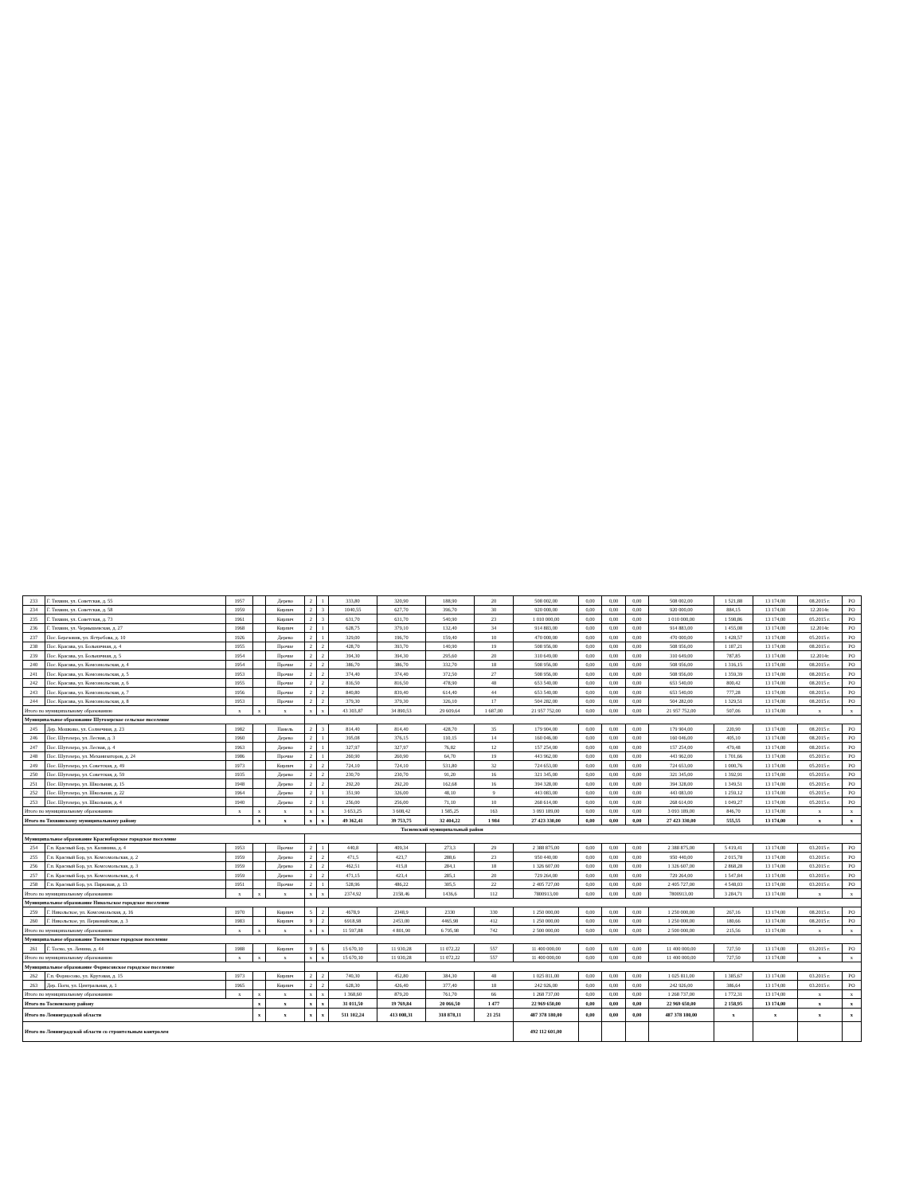| 233 | Г. Тихвин, ул. Советская, д. 55 | 1957 | | Дерево | 2 | 1 | 333,80 | 320,90 | 188,90 | 20 | 508 002,00 | 0,00 | 0,00 | 0,00 | 508 002,00 | 1 521,88 | 13 174,00 | 08.2015 г. | РО |
| 234 | Г. Тихвин, ул. Советская, д. 58 | 1959 | | Кирпич | 2 | 3 | 1040,55 | 627,70 | 396,70 | 30 | 920 000,00 | 0,00 | 0,00 | 0,00 | 920 000,00 | 884,15 | 13 174,00 | 12.2014г. | РО |
| 235 | Г. Тихвин, ул. Советская, д. 73 | 1961 | | Кирпич | 2 | 3 | 631,70 | 631,70 | 540,90 | 23 | 1 010 000,00 | 0,00 | 0,00 | 0,00 | 1 010 000,00 | 1 598,86 | 13 174,00 | 05.2015 г. | РО |
| 236 | Г. Тихвин, ул. Чернышевская, д. 27 | 1968 | | Кирпич | 2 | 1 | 628,75 | 379,10 | 132,40 | 34 | 914 883,00 | 0,00 | 0,00 | 0,00 | 914 883,00 | 1 455,08 | 13 174,00 | 12.2014г. | РО |
| 237 | Пос. Березовик, ул. Ястребова, д. 10 | 1926 | | Дерево | 2 | 1 | 329,00 | 196,70 | 159,40 | 10 | 470 000,00 | 0,00 | 0,00 | 0,00 | 470 000,00 | 1 428,57 | 13 174,00 | 05.2015 г. | РО |
| 238 | Пос. Красава, ул. Больничная, д. 4 | 1955 | | Прочие | 2 | 2 | 428,70 | 393,70 | 140,90 | 19 | 508 956,00 | 0,00 | 0,00 | 0,00 | 508 956,00 | 1 187,21 | 13 174,00 | 08.2015 г. | РО |
| 239 | Пос. Красава, ул. Больничная, д. 5 | 1954 | | Прочие | 2 | 2 | 394,30 | 394,30 | 295,60 | 20 | 310 649,00 | 0,00 | 0,00 | 0,00 | 310 649,00 | 787,85 | 13 174,00 | 12.2014г. | РО |
| 240 | Пос. Красава, ул. Комсомольская, д. 4 | 1954 | | Прочие | 2 | 2 | 386,70 | 386,70 | 332,70 | 18 | 508 956,00 | 0,00 | 0,00 | 0,00 | 508 956,00 | 1 316,15 | 13 174,00 | 08.2015 г. | РО |
| 241 | Пос. Красава, ул. Комсомольская, д. 5 | 1953 | | Прочие | 2 | 2 | 374,40 | 374,40 | 372,50 | 27 | 508 956,00 | 0,00 | 0,00 | 0,00 | 508 956,00 | 1 359,39 | 13 174,00 | 08.2015 г. | РО |
| 242 | Пос. Красава, ул. Комсомольская, д. 6 | 1955 | | Прочие | 2 | 2 | 816,50 | 816,50 | 478,90 | 48 | 653 540,00 | 0,00 | 0,00 | 0,00 | 653 540,00 | 800,42 | 13 174,00 | 08.2015 г. | РО |
| 243 | Пос. Красава, ул. Комсомольская, д. 7 | 1956 | | Прочие | 2 | 2 | 840,80 | 839,40 | 614,40 | 44 | 653 540,00 | 0,00 | 0,00 | 0,00 | 653 540,00 | 777,28 | 13 174,00 | 08.2015 г. | РО |
| 244 | Пос. Красава, ул. Комсомольская, д. 8 | 1953 | | Прочие | 2 | 2 | 379,30 | 379,30 | 326,10 | 17 | 504 282,00 | 0,00 | 0,00 | 0,00 | 504 282,00 | 1 329,51 | 13 174,00 | 08.2015 г. | РО |
| Итого по муниципальному образованию | | x | x | x | x | x | 43 303,87 | 34 890,53 | 29 609,64 | 1 687,00 | 21 957 752,00 | 0,00 | 0,00 | 0,00 | 21 957 752,00 | 507,06 | 13 174,00 | x | x |
| Муниципальное образование Шугозерское сельское поселение | | | | | | | | | | | | | | | | | | | |
| 245 | Дер. Мошково, ул. Солнечная, д. 23 | 1982 | | Панель | 2 | 3 | 814,40 | 814,40 | 428,70 | 35 | 179 904,00 | 0,00 | 0,00 | 0,00 | 179 904,00 | 220,90 | 13 174,00 | 08.2015 г. | РО |
| 246 | Пос. Шугозеро, ул. Лесная, д. 3 | 1960 | | Дерево | 2 | 1 | 395,08 | 376,15 | 110,15 | 14 | 160 046,00 | 0,00 | 0,00 | 0,00 | 160 046,00 | 405,10 | 13 174,00 | 08.2015 г. | РО |
| 247 | Пос. Шугозеро, ул. Лесная, д. 4 | 1963 | | Дерево | 2 | 1 | 327,97 | 327,97 | 76,82 | 12 | 157 254,00 | 0,00 | 0,00 | 0,00 | 157 254,00 | 479,48 | 13 174,00 | 08.2015 г. | РО |
| 248 | Пос. Шугозеро, ул. Механизаторов, д. 24 | 1986 | | Прочие | 2 | 1 | 260,90 | 260,90 | 64,70 | 19 | 443 962,00 | 0,00 | 0,00 | 0,00 | 443 962,00 | 1 701,66 | 13 174,00 | 05.2015 г. | РО |
| 249 | Пос. Шугозеро, ул. Советская, д. 49 | 1973 | | Кирпич | 2 | 2 | 724,10 | 724,10 | 531,80 | 32 | 724 653,00 | 0,00 | 0,00 | 0,00 | 724 653,00 | 1 000,76 | 13 174,00 | 05.2015 г. | РО |
| 250 | Пос. Шугозеро, ул. Советская, д. 59 | 1935 | | Дерево | 2 | 2 | 230,70 | 230,70 | 91,20 | 16 | 321 345,00 | 0,00 | 0,00 | 0,00 | 321 345,00 | 1 392,91 | 13 174,00 | 05.2015 г. | РО |
| 251 | Пос. Шугозеро, ул. Школьная, д. 15 | 1948 | | Дерево | 2 | 2 | 292,20 | 292,20 | 162,68 | 16 | 394 328,00 | 0,00 | 0,00 | 0,00 | 394 328,00 | 1 349,51 | 13 174,00 | 05.2015 г. | РО |
| 252 | Пос. Шугозеро, ул. Школьная, д. 22 | 1964 | | Дерево | 2 | 1 | 351,90 | 326,00 | 48,10 | 9 | 443 083,00 | 0,00 | 0,00 | 0,00 | 443 083,00 | 1 259,12 | 13 174,00 | 05.2015 г. | РО |
| 253 | Пос. Шугозеро, ул. Школьная, д. 4 | 1940 | | Дерево | 2 | 1 | 256,00 | 256,00 | 71,10 | 10 | 268 614,00 | 0,00 | 0,00 | 0,00 | 268 614,00 | 1 049,27 | 13 174,00 | 05.2015 г. | РО |
| Итого по муниципальному образованию | | x | x | x | x | x | 3 653,25 | 3 608,42 | 1 585,25 | 163 | 3 093 189,00 | 0,00 | 0,00 | 0,00 | 3 093 189,00 | 846,70 | 13 174,00 | x | x |
| Итого по Тихвинскому муниципальному району | | | x | x | x | x | 49 362,41 | 39 753,75 | 32 404,22 | 1 984 | 27 423 330,00 | 0,00 | 0,00 | 0,00 | 27 423 330,00 | 555,55 | 13 174,00 | x | x |
| Тосненский муниципальный район | | | | | | | | | | | | | | | | | | | |
| Муниципальное образование Красноборское городское поселение | | | | | | | | | | | | | | | | | | | |
| 254 | Г.п. Красный Бор, ул. Калинина, д. 4 | 1953 | | Прочие | 2 | 1 | 440,8 | 409,34 | 273,3 | 29 | 2 388 875,00 | 0,00 | 0,00 | 0,00 | 2 388 875,00 | 5 419,41 | 13 174,00 | 03.2015 г. | РО |
| 255 | Г.п. Красный Бор, ул. Комсомольская, д. 2 | 1959 | | Дерево | 2 | 2 | 471,5 | 423,7 | 288,6 | 23 | 950 440,00 | 0,00 | 0,00 | 0,00 | 950 440,00 | 2 015,78 | 13 174,00 | 03.2015 г. | РО |
| 256 | Г.п. Красный Бор, ул. Комсомольская, д. 3 | 1959 | | Дерево | 2 | 2 | 462,51 | 415,8 | 284,1 | 18 | 1 326 607,00 | 0,00 | 0,00 | 0,00 | 1 326 607,00 | 2 868,28 | 13 174,00 | 03.2015 г. | РО |
| 257 | Г.п. Красный Бор, ул. Комсомольская, д. 4 | 1959 | | Дерево | 2 | 2 | 471,15 | 423,4 | 285,1 | 20 | 729 264,00 | 0,00 | 0,00 | 0,00 | 729 264,00 | 1 547,84 | 13 174,00 | 03.2015 г. | РО |
| 258 | Г.п. Красный Бор, ул. Парковая, д. 13 | 1951 | | Прочие | 2 | 1 | 528,96 | 486,22 | 305,5 | 22 | 2 405 727,00 | 0,00 | 0,00 | 0,00 | 2 405 727,00 | 4 548,03 | 13 174,00 | 03.2015 г. | РО |
| Итого по муниципальному образованию | | x | x | x | x | x | 2374,92 | 2158,46 | 1436,6 | 112 | 7800913,00 | 0,00 | 0,00 | 0,00 | 7800913,00 | 3 284,71 | 13 174,00 | x | x |
| Муниципальное образование Никольское городское поселение | | | | | | | | | | | | | | | | | | | |
| 259 | Г. Никольское, ул. Комсомольская, д. 16 | 1970 | | Кирпич | 5 | 2 | 4678,9 | 2348,9 | 2330 | 330 | 1 250 000,00 | 0,00 | 0,00 | 0,00 | 1 250 000,00 | 267,16 | 13 174,00 | 08.2015 г. | РО |
| 260 | Г. Никольское, ул. Первомайская, д. 3 | 1983 | | Кирпич | 9 | 2 | 6918,98 | 2453,00 | 4465,98 | 412 | 1 250 000,00 | 0,00 | 0,00 | 0,00 | 1 250 000,00 | 180,66 | 13 174,00 | 08.2015 г. | РО |
| Итого по муниципальному образованию | | x | x | x | x | x | 11 597,88 | 4 801,90 | 6 795,98 | 742 | 2 500 000,00 | 0,00 | 0,00 | 0,00 | 2 500 000,00 | 215,56 | 13 174,00 | x | x |
| Муниципальное образование Тосненское городское поселение | | | | | | | | | | | | | | | | | | | |
| 261 | Г. Тосно, ул. Ленина, д. 44 | 1988 | | Кирпич | 9 | 6 | 15 670,10 | 11 930,28 | 11 072,22 | 557 | 11 400 000,00 | 0,00 | 0,00 | 0,00 | 11 400 000,00 | 727,50 | 13 174,00 | 03.2015 г. | РО |
| Итого по муниципальному образованию | | x | x | x | x | x | 15 670,10 | 11 930,28 | 11 072,22 | 557 | 11 400 000,00 | 0,00 | 0,00 | 0,00 | 11 400 000,00 | 727,50 | 13 174,00 | x | x |
| Муниципальное образование Форносовское городское поселение | | | | | | | | | | | | | | | | | | | |
| 262 | Г.п. Форносово, ул. Круговая, д. 15 | 1973 | | Кирпич | 2 | 2 | 740,30 | 452,80 | 384,30 | 48 | 1 025 811,00 | 0,00 | 0,00 | 0,00 | 1 025 811,00 | 1 385,67 | 13 174,00 | 03.2015 г. | РО |
| 263 | Дер. Поги, ул. Центральная, д. 1 | 1965 | | Кирпич | 2 | 2 | 628,30 | 426,40 | 377,40 | 18 | 242 926,00 | 0,00 | 0,00 | 0,00 | 242 926,00 | 386,64 | 13 174,00 | 03.2015 г. | РО |
| Итого по муниципальному образованию | | x | x | x | x | x | 1 368,60 | 879,20 | 761,70 | 66 | 1 268 737,00 | 0,00 | 0,00 | 0,00 | 1 268 737,00 | 1 772,31 | 13 174,00 | x | x |
| Итого по Тосненскому району | | | x | x | x | x | 31 011,50 | 19 769,84 | 20 066,50 | 1 477 | 22 969 650,00 | 0,00 | 0,00 | 0,00 | 22 969 650,00 | 2 158,95 | 13 174,00 | x | x |
| Итого по Ленинградской области | | | x | x | x | x | 511 102,24 | 413 008,31 | 318 878,11 | 21 251 | 487 378 180,00 | 0,00 | 0,00 | 0,00 | 487 378 180,00 | x | x | x | x |
| Итого по Ленинградской области со строительным контролем | | | | | | | | | | | 492 112 601,00 | | | | | | | | |